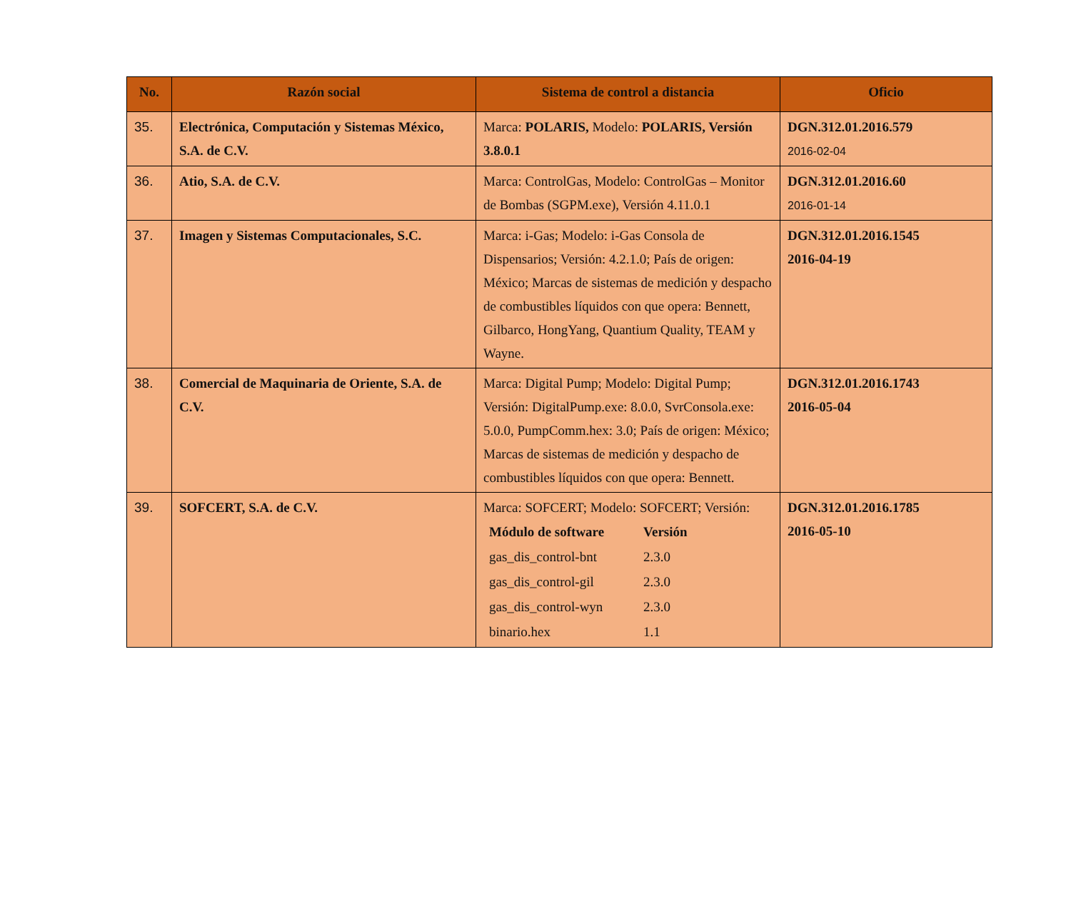| No. | Razón social | Sistema de control a distancia | Oficio |
| --- | --- | --- | --- |
| 35. | Electrónica, Computación y Sistemas México, S.A. de C.V. | Marca: POLARIS, Modelo: POLARIS, Versión 3.8.0.1 | DGN.312.01.2016.579 2016-02-04 |
| 36. | Atio, S.A. de C.V. | Marca: ControlGas, Modelo: ControlGas – Monitor de Bombas (SGPM.exe), Versión 4.11.0.1 | DGN.312.01.2016.60 2016-01-14 |
| 37. | Imagen y Sistemas Computacionales, S.C. | Marca: i-Gas; Modelo: i-Gas Consola de Dispensarios; Versión: 4.2.1.0; País de origen: México; Marcas de sistemas de medición y despacho de combustibles líquidos con que opera: Bennett, Gilbarco, HongYang, Quantium Quality, TEAM y Wayne. | DGN.312.01.2016.1545 2016-04-19 |
| 38. | Comercial de Maquinaria de Oriente, S.A. de C.V. | Marca: Digital Pump; Modelo: Digital Pump; Versión: DigitalPump.exe: 8.0.0, SvrConsola.exe: 5.0.0, PumpComm.hex: 3.0; País de origen: México; Marcas de sistemas de medición y despacho de combustibles líquidos con que opera: Bennett. | DGN.312.01.2016.1743 2016-05-04 |
| 39. | SOFCERT, S.A. de C.V. | Marca: SOFCERT; Modelo: SOFCERT; Versión: / Módulo de software / Versión / / gas_dis_control-bnt / 2.3.0 / / gas_dis_control-gil / 2.3.0 / / gas_dis_control-wyn / 2.3.0 / / binario.hex / 1.1 / | DGN.312.01.2016.1785 2016-05-10 |